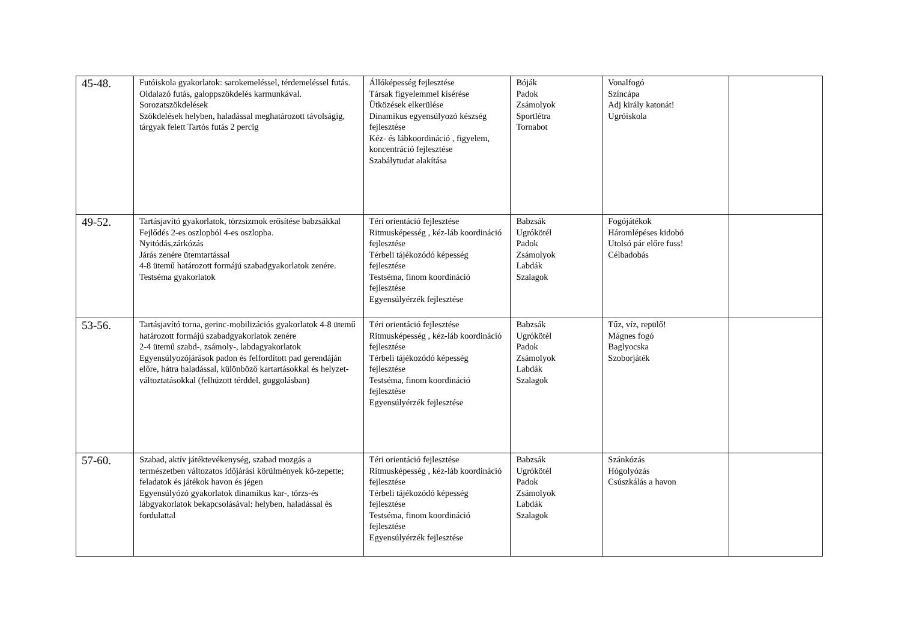| 45-48. | Futóiskola gyakorlatok: sarokemeléssel, térdemeléssel futás. Oldalazó futás, galoppszökdelés karmunkával. Sorozatszökdelések Szökdelések helyben, haladással meghatározott távolságig, tárgyak felett Tartós futás 2 percig | Állóképesség fejlesztése Társak figyelemmel kísérése Ütközések elkerülése Dinamikus egyensúlyozó készség fejlesztése Kéz- és lábkoordináció , figyelem, koncentráció fejlesztése Szabálytudat alakítása | Bóják Padok Zsámolyok Sportlétra Tornabot | Vonalfogó Színcápa Adj király katonát! Ugróiskola | |
| 49-52. | Tartásjavító gyakorlatok, törzsizmok erősítése babzsákkal Fejlődés 2-es oszlopból 4-es oszlopba. Nyitódás,zárkózás Járás zenére ütemtartással 4-8 ütemű határozott formájú szabadgyakorlatok zenére. Testséma gyakorlatok | Téri orientáció fejlesztése Ritmusképesség , kéz-láb koordináció fejlesztése Térbeli tájékozódó képesség fejlesztése Testséma, finom koordináció fejlesztése Egyensúlyérzék fejlesztése | Babzsák Ugrókötél Padok Zsámolyok Labdák Szalagok | Fogójátékok Háromlépéses kidobó Utolsó pár előre fuss! Célbadobás | |
| 53-56. | Tartásjavító torna, gerinc-mobilizációs gyakorlatok 4-8 ütemű határozott formájú szabadgyakorlatok zenére 2-4 ütemű szabd-, zsámoly-, labdagyakorlatok Egyensúlyozójárások padon és felfordított pad gerendáján előre, hátra haladással, különböző kartartásokkal és helyzet-változtatásokkal (felhúzott térddel, guggolásban) | Téri orientáció fejlesztése Ritmusképesség , kéz-láb koordináció fejlesztése Térbeli tájékozódó képesség fejlesztése Testséma, finom koordináció fejlesztése Egyensúlyérzék fejlesztése | Babzsák Ugrókötél Padok Zsámolyok Labdák Szalagok | Tűz, víz, repülő! Mágnes fogó Baglyocska Szoborjáték | |
| 57-60. | Szabad, aktív játéktevékenység, szabad mozgás a természetben változatos időjárási körülmények kö-zepette; feladatok és játékok havon és jégen Egyensúlyózó gyakorlatok dinamikus kar-, törzs-és lábgyakorlatok bekapcsolásával: helyben, haladással és fordulattal | Téri orientáció fejlesztése Ritmusképesség , kéz-láb koordináció fejlesztése Térbeli tájékozódó képesség fejlesztése Testséma, finom koordináció fejlesztése Egyensúlyérzék fejlesztése | Babzsák Ugrókötél Padok Zsámolyok Labdák Szalagok | Szánkózás Hógolyózás Csúszkálás a havon | |